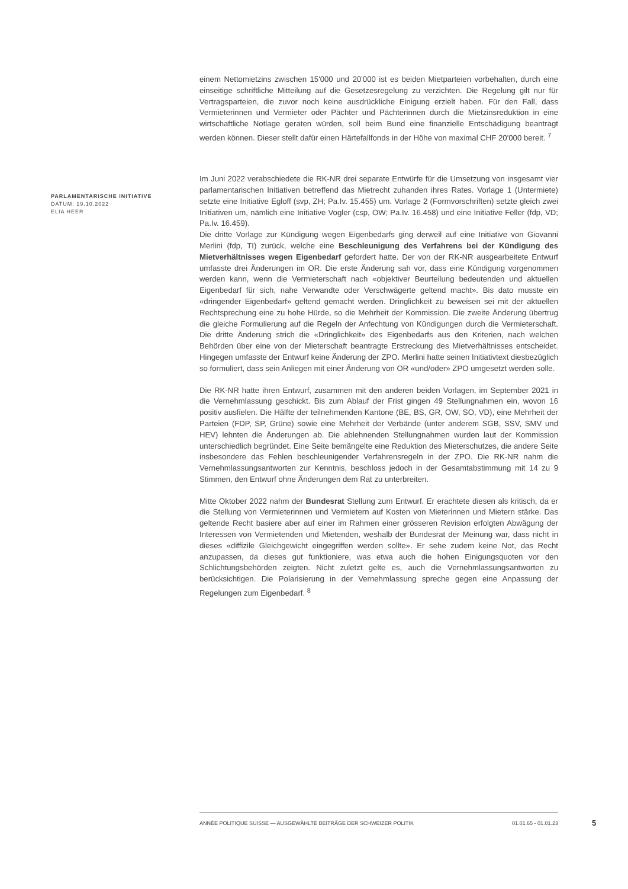einem Nettomietzins zwischen 15'000 und 20'000 ist es beiden Mietparteien vorbehalten, durch eine einseitige schriftliche Mitteilung auf die Gesetzesregelung zu verzichten. Die Regelung gilt nur für Vertragsparteien, die zuvor noch keine ausdrückliche Einigung erzielt haben. Für den Fall, dass Vermieterinnen und Vermieter oder Pächter und Pächterinnen durch die Mietzinsreduktion in eine wirtschaftliche Notlage geraten würden, soll beim Bund eine finanzielle Entschädigung beantragt werden können. Dieser stellt dafür einen Härtefallfonds in der Höhe von maximal CHF 20'000 bereit. <sup>7</sup>
Im Juni 2022 verabschiedete die RK-NR drei separate Entwürfe für die Umsetzung von insgesamt vier parlamentarischen Initiativen betreffend das Mietrecht zuhanden ihres Rates. Vorlage 1 (Untermiete) setzte eine Initiative Egloff (svp, ZH; Pa.Iv. 15.455) um. Vorlage 2 (Formvorschriften) setzte gleich zwei Initiativen um, nämlich eine Initiative Vogler (csp, OW; Pa.Iv. 16.458) und eine Initiative Feller (fdp, VD; Pa.Iv. 16.459).
Die dritte Vorlage zur Kündigung wegen Eigenbedarfs ging derweil auf eine Initiative von Giovanni Merlini (fdp, TI) zurück, welche eine Beschleunigung des Verfahrens bei der Kündigung des Mietverhältnisses wegen Eigenbedarf gefordert hatte. Der von der RK-NR ausgearbeitete Entwurf umfasste drei Änderungen im OR. Die erste Änderung sah vor, dass eine Kündigung vorgenommen werden kann, wenn die Vermieterschaft nach «objektiver Beurteilung bedeutenden und aktuellen Eigenbedarf für sich, nahe Verwandte oder Verschwägerte geltend macht». Bis dato musste ein «dringender Eigenbedarf» geltend gemacht werden. Dringlichkeit zu beweisen sei mit der aktuellen Rechtsprechung eine zu hohe Hürde, so die Mehrheit der Kommission. Die zweite Änderung übertrug die gleiche Formulierung auf die Regeln der Anfechtung von Kündigungen durch die Vermieterschaft. Die dritte Änderung strich die «Dringlichkeit» des Eigenbedarfs aus den Kriterien, nach welchen Behörden über eine von der Mieterschaft beantragte Erstreckung des Mietverhältnisses entscheidet. Hingegen umfasste der Entwurf keine Änderung der ZPO. Merlini hatte seinen Initiativtext diesbezüglich so formuliert, dass sein Anliegen mit einer Änderung von OR «und/oder» ZPO umgesetzt werden solle.
Die RK-NR hatte ihren Entwurf, zusammen mit den anderen beiden Vorlagen, im September 2021 in die Vernehmlassung geschickt. Bis zum Ablauf der Frist gingen 49 Stellungnahmen ein, wovon 16 positiv ausfielen. Die Hälfte der teilnehmenden Kantone (BE, BS, GR, OW, SO, VD), eine Mehrheit der Parteien (FDP, SP, Grüne) sowie eine Mehrheit der Verbände (unter anderem SGB, SSV, SMV und HEV) lehnten die Änderungen ab. Die ablehnenden Stellungnahmen wurden laut der Kommission unterschiedlich begründet. Eine Seite bemängelte eine Reduktion des Mieterschutzes, die andere Seite insbesondere das Fehlen beschleunigender Verfahrensregeln in der ZPO. Die RK-NR nahm die Vernehmlassungsantworten zur Kenntnis, beschloss jedoch in der Gesamtabstimmung mit 14 zu 9 Stimmen, den Entwurf ohne Änderungen dem Rat zu unterbreiten.
Mitte Oktober 2022 nahm der Bundesrat Stellung zum Entwurf. Er erachtete diesen als kritisch, da er die Stellung von Vermieterinnen und Vermietern auf Kosten von Mieterinnen und Mietern stärke. Das geltende Recht basiere aber auf einer im Rahmen einer grösseren Revision erfolgten Abwägung der Interessen von Vermietenden und Mietenden, weshalb der Bundesrat der Meinung war, dass nicht in dieses «diffizile Gleichgewicht eingegriffen werden sollte». Er sehe zudem keine Not, das Recht anzupassen, da dieses gut funktioniere, was etwa auch die hohen Einigungsquoten vor den Schlichtungsbehörden zeigten. Nicht zuletzt gelte es, auch die Vernehmlassungsantworten zu berücksichtigen. Die Polarisierung in der Vernehmlassung spreche gegen eine Anpassung der Regelungen zum Eigenbedarf. <sup>8</sup>
PARLAMENTARISCHE INITIATIVE
DATUM: 19.10.2022
ELIA HEER
ANNÉE POLITIQUE SUISSE — AUSGEWÄHLTE BEITRÄGE DER SCHWEIZER POLITIK 01.01.65 - 01.01.23
5